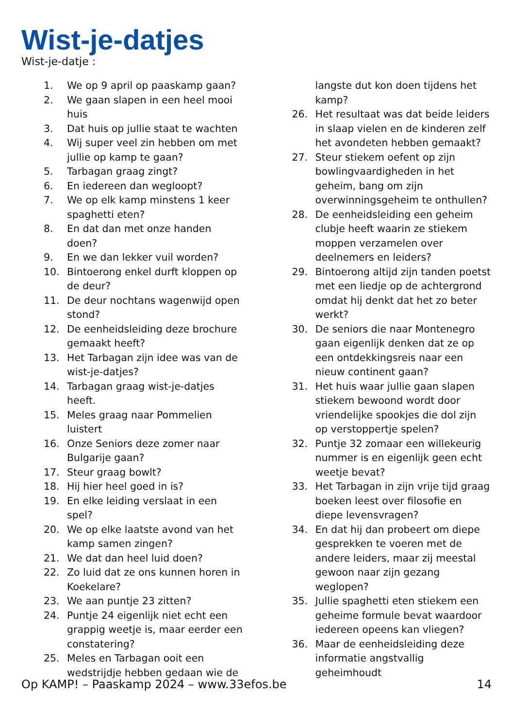Wist-je-datjes
Wist-je-datje :
1. We op 9 april op paaskamp gaan?
2. We gaan slapen in een heel mooi huis
3. Dat huis op jullie staat te wachten
4. Wij super veel zin hebben om met jullie op kamp te gaan?
5. Tarbagan graag zingt?
6. En iedereen dan wegloopt?
7. We op elk kamp minstens 1 keer spaghetti eten?
8. En dat dan met onze handen doen?
9. En we dan lekker vuil worden?
10. Bintoerong enkel durft kloppen op de deur?
11. De deur nochtans wagenwijd open stond?
12. De eenheidsleiding deze brochure gemaakt heeft?
13. Het Tarbagan zijn idee was van de wist-je-datjes?
14. Tarbagan graag wist-je-datjes heeft.
15. Meles graag naar Pommelien luistert
16. Onze Seniors deze zomer naar Bulgarije gaan?
17. Steur graag bowlt?
18. Hij hier heel goed in is?
19. En elke leiding verslaat in een spel?
20. We op elke laatste avond van het kamp samen zingen?
21. We dat dan heel luid doen?
22. Zo luid dat ze ons kunnen horen in Koekelare?
23. We aan puntje 23 zitten?
24. Puntje 24 eigenlijk niet echt een grappig weetje is, maar eerder een constatering?
25. Meles en Tarbagan ooit een wedstrijdje hebben gedaan wie de
langste dut kon doen tijdens het kamp?
26. Het resultaat was dat beide leiders in slaap vielen en de kinderen zelf het avondeten hebben gemaakt?
27. Steur stiekem oefent op zijn bowlingvaardigheden in het geheim, bang om zijn overwinningsgeheim te onthullen?
28. De eenheidsleiding een geheim clubje heeft waarin ze stiekem moppen verzamelen over deelnemers en leiders?
29. Bintoerong altijd zijn tanden poetst met een liedje op de achtergrond omdat hij denkt dat het zo beter werkt?
30. De seniors die naar Montenegro gaan eigenlijk denken dat ze op een ontdekkingsreis naar een nieuw continent gaan?
31. Het huis waar jullie gaan slapen stiekem bewoond wordt door vriendelijke spookjes die dol zijn op verstoppertje spelen?
32. Puntje 32 zomaar een willekeurig nummer is en eigenlijk geen echt weetje bevat?
33. Het Tarbagan in zijn vrije tijd graag boeken leest over filosofie en diepe levensvragen?
34. En dat hij dan probeert om diepe gesprekken te voeren met de andere leiders, maar zij meestal gewoon naar zijn gezang weglopen?
35. Jullie spaghetti eten stiekem een geheime formule bevat waardoor iedereen opeens kan vliegen?
36. Maar de eenheidsleiding deze informatie angstvallig geheimhoudt
Op KAMP! – Paaskamp 2024 – www.33efos.be 14